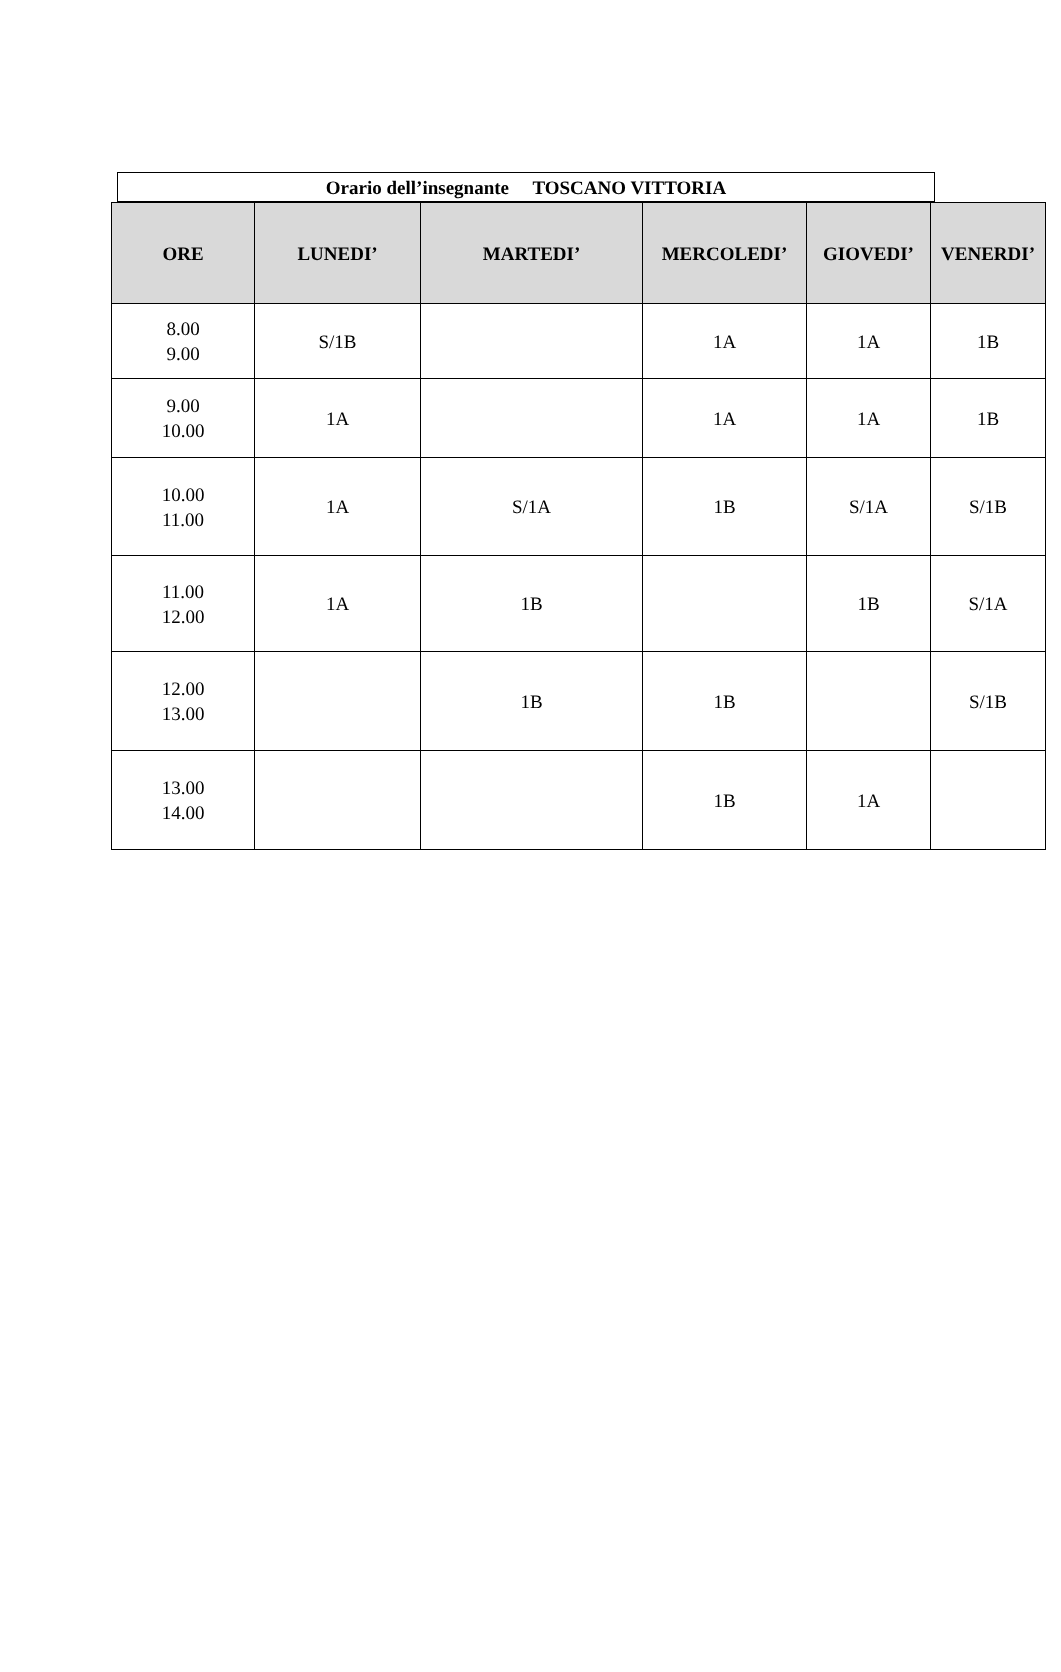Orario dell’insegnante TOSCANO VITTORIA
| ORE | LUNEDI’ | MARTEDI’ | MERCOLEDI’ | GIOVEDI’ | VENERDI’ |
| --- | --- | --- | --- | --- | --- |
| 8.00 9.00 | S/1B | | 1A | 1A | 1B |
| 9.00 10.00 | 1A | | 1A | 1A | 1B |
| 10.00 11.00 | 1A | S/1A | 1B | S/1A | S/1B |
| 11.00 12.00 | 1A | 1B | | 1B | S/1A |
| 12.00 13.00 | | 1B | 1B | | S/1B |
| 13.00 14.00 | | | 1B | 1A | |